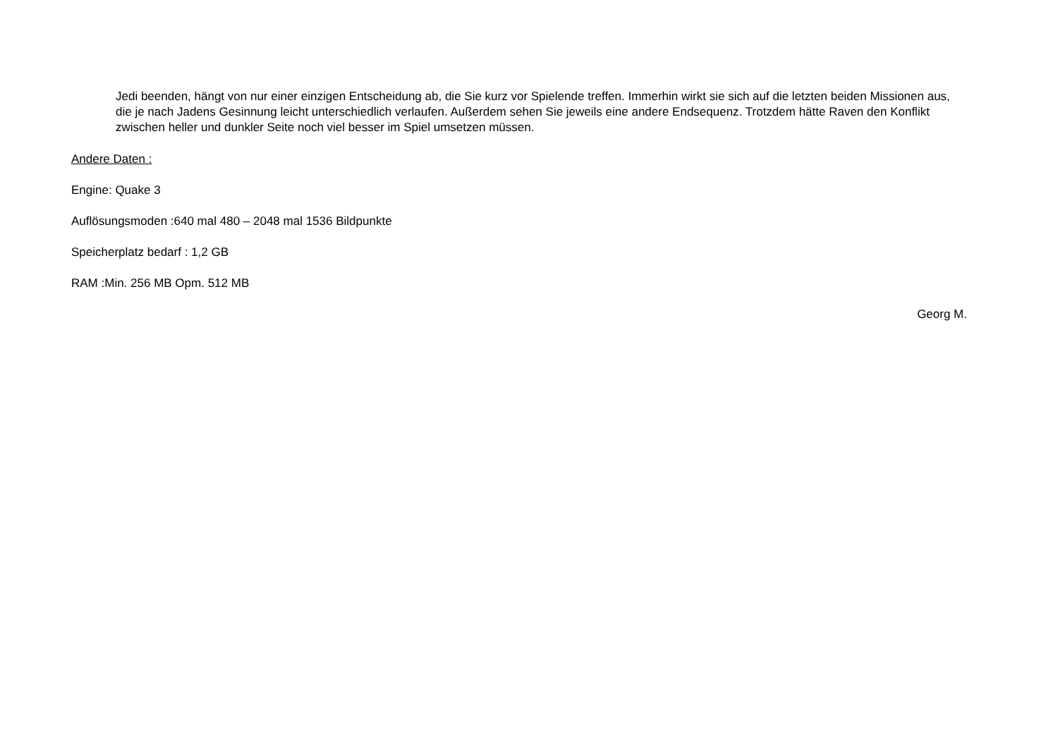Jedi beenden, hängt von nur einer einzigen Entscheidung ab, die Sie kurz vor Spielende treffen. Immerhin wirkt sie sich auf die letzten beiden Missionen aus, die je nach Jadens Gesinnung leicht unterschiedlich verlaufen. Außerdem sehen Sie jeweils eine andere Endsequenz. Trotzdem hätte Raven den Konflikt zwischen heller und dunkler Seite noch viel besser im Spiel umsetzen müssen.
Andere Daten :
Engine: Quake 3
Auflösungsmoden :640 mal 480 – 2048 mal 1536 Bildpunkte
Speicherplatz bedarf : 1,2 GB
RAM :Min. 256 MB Opm. 512 MB
Georg M.